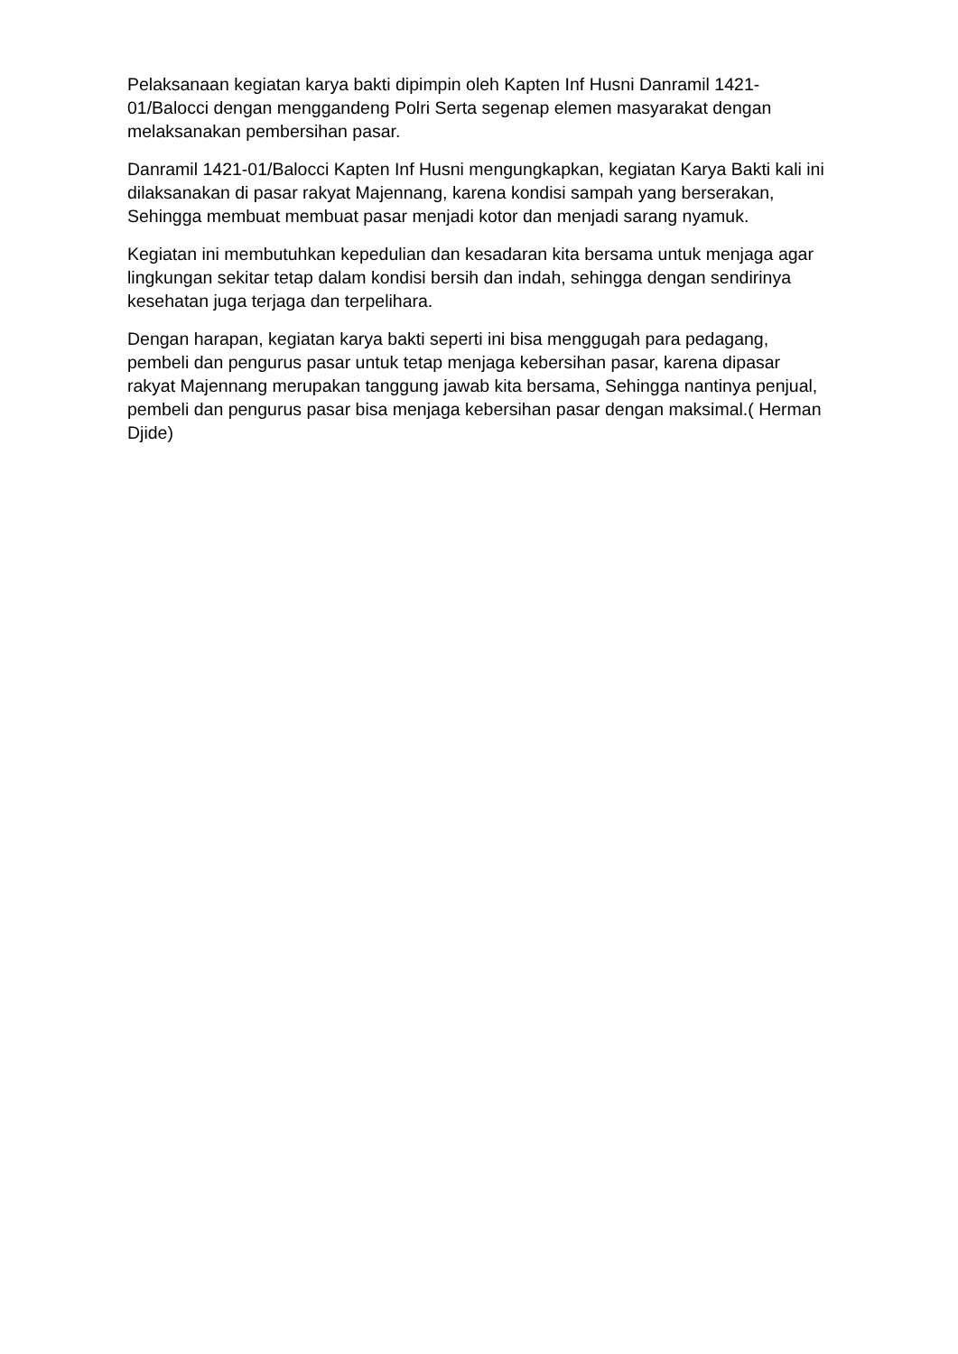Pelaksanaan kegiatan karya bakti dipimpin oleh Kapten Inf Husni Danramil 1421-01/Balocci dengan menggandeng Polri Serta segenap elemen masyarakat dengan melaksanakan pembersihan pasar.
Danramil 1421-01/Balocci Kapten Inf Husni mengungkapkan, kegiatan Karya Bakti kali ini dilaksanakan di pasar rakyat Majennang, karena kondisi sampah yang berserakan, Sehingga membuat membuat pasar menjadi kotor dan menjadi sarang nyamuk.
Kegiatan ini membutuhkan kepedulian dan kesadaran kita bersama untuk menjaga agar lingkungan sekitar tetap dalam kondisi bersih dan indah, sehingga dengan sendirinya kesehatan juga terjaga dan terpelihara.
Dengan harapan, kegiatan karya bakti seperti ini bisa menggugah para pedagang, pembeli dan pengurus pasar untuk tetap menjaga kebersihan pasar, karena dipasar rakyat Majennang merupakan tanggung jawab kita bersama, Sehingga nantinya penjual, pembeli dan pengurus pasar bisa menjaga kebersihan pasar dengan maksimal.( Herman Djide)